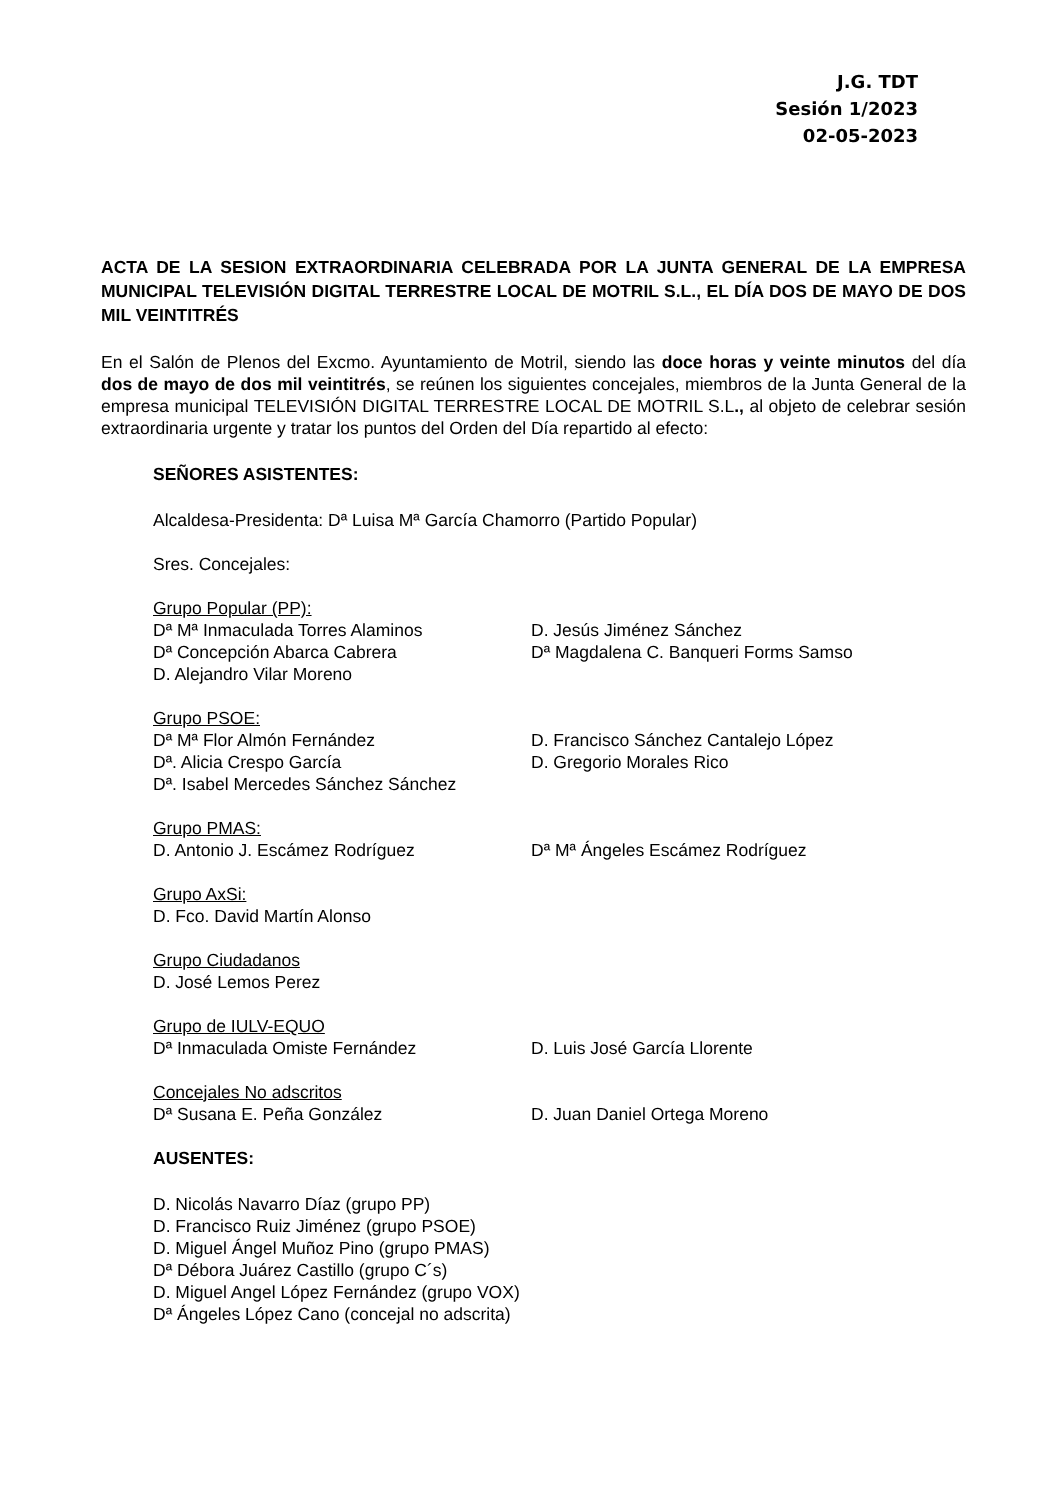J.G. TDT
Sesión 1/2023
02-05-2023
ACTA DE LA SESION EXTRAORDINARIA CELEBRADA POR LA JUNTA GENERAL DE LA EMPRESA MUNICIPAL TELEVISIÓN DIGITAL TERRESTRE LOCAL DE MOTRIL S.L., EL DÍA DOS DE MAYO DE DOS MIL VEINTITRÉS
En el Salón de Plenos del Excmo. Ayuntamiento de Motril, siendo las doce horas y veinte minutos del día dos de mayo de dos mil veintitrés, se reúnen los siguientes concejales, miembros de la Junta General de la empresa municipal TELEVISIÓN DIGITAL TERRESTRE LOCAL DE MOTRIL S.L., al objeto de celebrar sesión extraordinaria urgente y tratar los puntos del Orden del Día repartido al efecto:
SEÑORES ASISTENTES:
Alcaldesa-Presidenta: Dª Luisa Mª García Chamorro (Partido Popular)
Sres. Concejales:
Grupo Popular (PP):
Dª Mª Inmaculada Torres Alaminos D. Jesús Jiménez Sánchez
Dª Concepción Abarca Cabrera Dª Magdalena C. Banqueri Forms Samso
D. Alejandro Vilar Moreno
Grupo PSOE:
Dª Mª Flor Almón Fernández D. Francisco Sánchez Cantalejo López
Dª. Alicia Crespo García D. Gregorio Morales Rico
Dª. Isabel Mercedes Sánchez Sánchez
Grupo PMAS:
D. Antonio J. Escámez Rodríguez Dª Mª Ángeles Escámez Rodríguez
Grupo AxSi:
D. Fco. David Martín Alonso
Grupo Ciudadanos
D. José Lemos Perez
Grupo de IULV-EQUO
Dª Inmaculada Omiste Fernández D. Luis José García Llorente
Concejales No adscritos
Dª Susana E. Peña González D. Juan Daniel Ortega Moreno
AUSENTES:
D. Nicolás Navarro Díaz (grupo PP)
D. Francisco Ruiz Jiménez (grupo PSOE)
D. Miguel Ángel Muñoz Pino (grupo PMAS)
Dª Débora Juárez Castillo (grupo C´s)
D. Miguel Angel López Fernández (grupo VOX)
Dª Ángeles López Cano (concejal no adscrita)